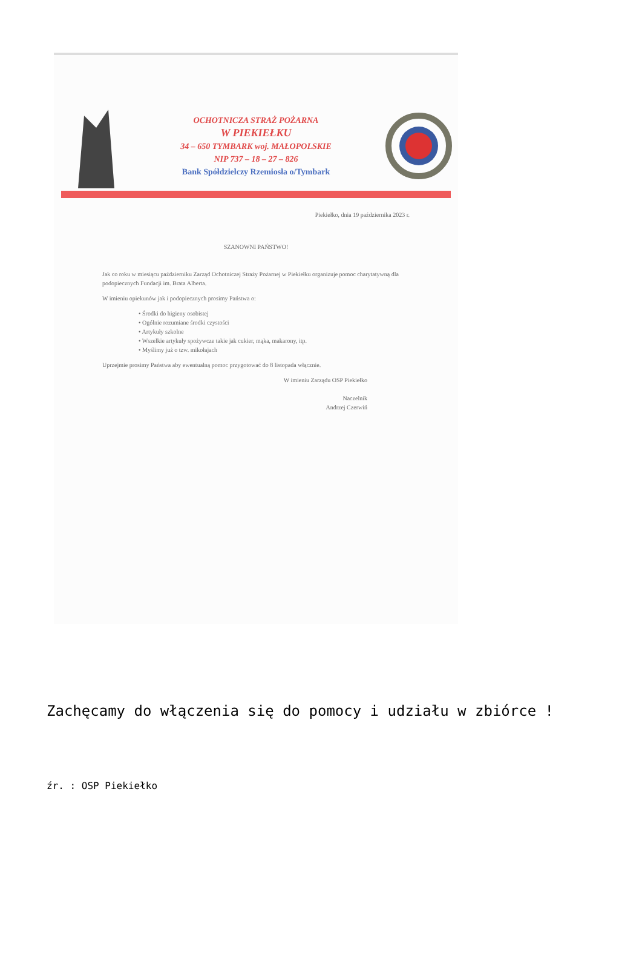OCHOTNICZA STRAŻ POŻARNA
W PIEKIEŁKU
34 – 650 TYMBARK woj. MAŁOPOLSKIE
NIP 737 – 18 – 27 – 826
Bank Spółdzielczy Rzemiosła o/Tymbark
Piekiełko, dnia 19 października 2023 r.
SZANOWNI PAŃSTWO!
Jak co roku w miesiącu październiku Zarząd Ochotniczej Straży Pożarnej w Piekiełku organizuje pomoc charytatywną dla podopiecznych Fundacji im. Brata Alberta.
W imieniu opiekunów jak i podopiecznych prosimy Państwa o:
• Środki do higieny osobistej
• Ogólnie rozumiane środki czystości
• Artykuły szkolne
• Wszelkie artykuły spożywcze takie jak cukier, mąka, makarony, itp.
• Myślimy już o tzw. mikołajach
Uprzejmie prosimy Państwa aby ewentualną pomoc przygotować do 8 listopada włącznie.
W imieniu Zarządu OSP Piekiełko
Naczelnik
Andrzej Czerwiń
Zachęcamy do włączenia się do pomocy i udziału w zbiórce !
źr. : OSP Piekiełko